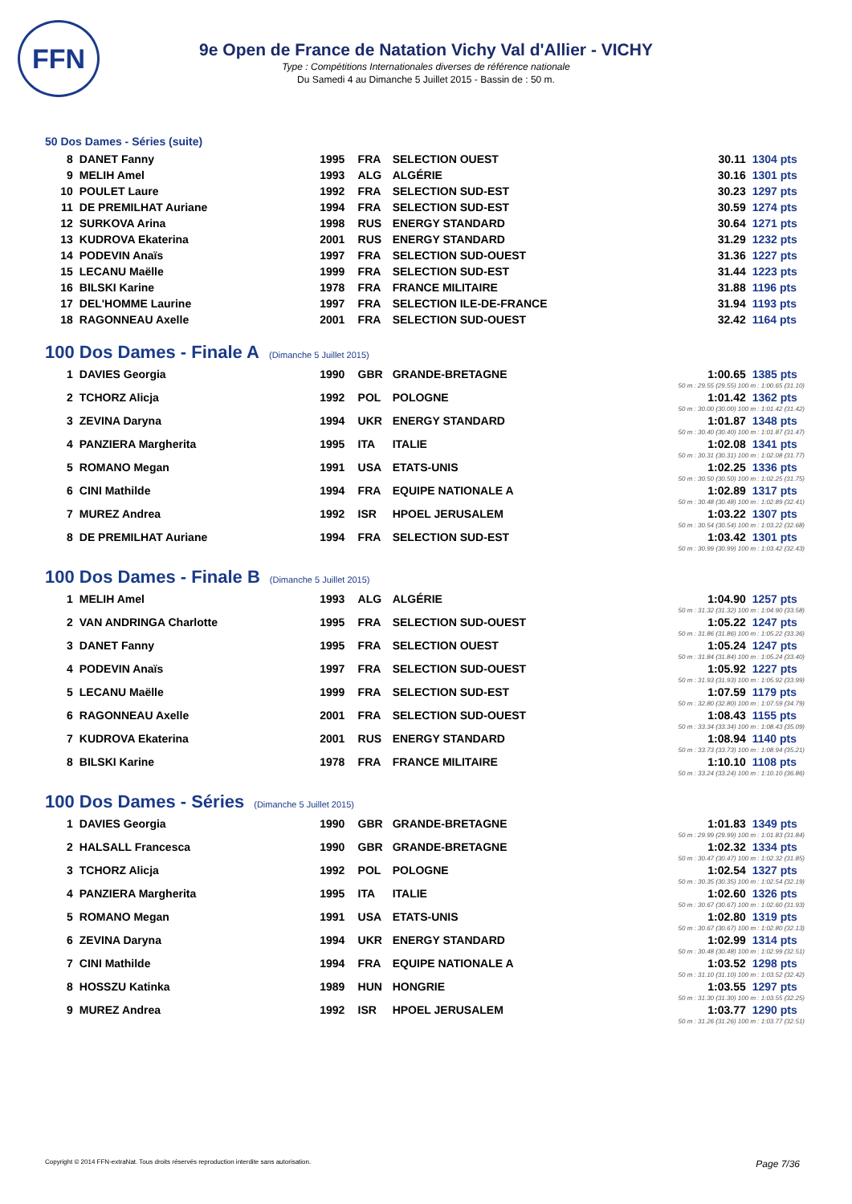FFN
9e Open de France de Natation Vichy Val d'Allier - VICHY
Type : Compétitions Internationales diverses de référence nationale
Du Samedi 4 au Dimanche 5 Juillet 2015 - Bassin de : 50 m.
50 Dos Dames - Séries (suite)
| 8 | DANET Fanny | 1995 | FRA | SELECTION OUEST | 30.11 | 1304 pts |
| 9 | MELIH Amel | 1993 | ALG | ALGÉRIE | 30.16 | 1301 pts |
| 10 | POULET Laure | 1992 | FRA | SELECTION SUD-EST | 30.23 | 1297 pts |
| 11 | DE PREMILHAT Auriane | 1994 | FRA | SELECTION SUD-EST | 30.59 | 1274 pts |
| 12 | SURKOVA Arina | 1998 | RUS | ENERGY STANDARD | 30.64 | 1271 pts |
| 13 | KUDROVA Ekaterina | 2001 | RUS | ENERGY STANDARD | 31.29 | 1232 pts |
| 14 | PODEVIN Anaïs | 1997 | FRA | SELECTION SUD-OUEST | 31.36 | 1227 pts |
| 15 | LECANU Maëlle | 1999 | FRA | SELECTION SUD-EST | 31.44 | 1223 pts |
| 16 | BILSKI Karine | 1978 | FRA | FRANCE MILITAIRE | 31.88 | 1196 pts |
| 17 | DEL'HOMME Laurine | 1997 | FRA | SELECTION ILE-DE-FRANCE | 31.94 | 1193 pts |
| 18 | RAGONNEAU Axelle | 2001 | FRA | SELECTION SUD-OUEST | 32.42 | 1164 pts |
100 Dos Dames - Finale A (Dimanche 5 Juillet 2015)
| 1 | DAVIES Georgia | 1990 | GBR | GRANDE-BRETAGNE | 1:00.65 | 1385 pts |
| 50 m : 29.55 (29.55) 100 m : 1:00.65 (31.10) | | | | | | |
| 2 | TCHORZ Alicja | 1992 | POL | POLOGNE | 1:01.42 | 1362 pts |
| 50 m : 30.00 (30.00) 100 m : 1:01.42 (31.42) | | | | | | |
| 3 | ZEVINA Daryna | 1994 | UKR | ENERGY STANDARD | 1:01.87 | 1348 pts |
| 50 m : 30.40 (30.40) 100 m : 1:01.87 (31.47) | | | | | | |
| 4 | PANZIERA Margherita | 1995 | ITA | ITALIE | 1:02.08 | 1341 pts |
| 50 m : 30.31 (30.31) 100 m : 1:02.08 (31.77) | | | | | | |
| 5 | ROMANO Megan | 1991 | USA | ETATS-UNIS | 1:02.25 | 1336 pts |
| 50 m : 30.50 (30.50) 100 m : 1:02.25 (31.75) | | | | | | |
| 6 | CINI Mathilde | 1994 | FRA | EQUIPE NATIONALE A | 1:02.89 | 1317 pts |
| 50 m : 30.48 (30.48) 100 m : 1:02.89 (32.41) | | | | | | |
| 7 | MUREZ Andrea | 1992 | ISR | HPOEL JERUSALEM | 1:03.22 | 1307 pts |
| 50 m : 30.54 (30.54) 100 m : 1:03.22 (32.68) | | | | | | |
| 8 | DE PREMILHAT Auriane | 1994 | FRA | SELECTION SUD-EST | 1:03.42 | 1301 pts |
| 50 m : 30.99 (30.99) 100 m : 1:03.42 (32.43) | | | | | | |
100 Dos Dames - Finale B (Dimanche 5 Juillet 2015)
| 1 | MELIH Amel | 1993 | ALG | ALGÉRIE | 1:04.90 | 1257 pts |
| 50 m : 31.32 (31.32) 100 m : 1:04.90 (33.58) | | | | | | |
| 2 | VAN ANDRINGA Charlotte | 1995 | FRA | SELECTION SUD-OUEST | 1:05.22 | 1247 pts |
| 50 m : 31.86 (31.86) 100 m : 1:05.22 (33.36) | | | | | | |
| 3 | DANET Fanny | 1995 | FRA | SELECTION OUEST | 1:05.24 | 1247 pts |
| 50 m : 31.84 (31.84) 100 m : 1:05.24 (33.40) | | | | | | |
| 4 | PODEVIN Anaïs | 1997 | FRA | SELECTION SUD-OUEST | 1:05.92 | 1227 pts |
| 50 m : 31.93 (31.93) 100 m : 1:05.92 (33.99) | | | | | | |
| 5 | LECANU Maëlle | 1999 | FRA | SELECTION SUD-EST | 1:07.59 | 1179 pts |
| 50 m : 32.80 (32.80) 100 m : 1:07.59 (34.79) | | | | | | |
| 6 | RAGONNEAU Axelle | 2001 | FRA | SELECTION SUD-OUEST | 1:08.43 | 1155 pts |
| 50 m : 33.34 (33.34) 100 m : 1:08.43 (35.09) | | | | | | |
| 7 | KUDROVA Ekaterina | 2001 | RUS | ENERGY STANDARD | 1:08.94 | 1140 pts |
| 50 m : 33.73 (33.73) 100 m : 1:08.94 (35.21) | | | | | | |
| 8 | BILSKI Karine | 1978 | FRA | FRANCE MILITAIRE | 1:10.10 | 1108 pts |
| 50 m : 33.24 (33.24) 100 m : 1:10.10 (36.86) | | | | | | |
100 Dos Dames - Séries (Dimanche 5 Juillet 2015)
| 1 | DAVIES Georgia | 1990 | GBR | GRANDE-BRETAGNE | 1:01.83 | 1349 pts |
| 50 m : 29.99 (29.99) 100 m : 1:01.83 (31.84) | | | | | | |
| 2 | HALSALL Francesca | 1990 | GBR | GRANDE-BRETAGNE | 1:02.32 | 1334 pts |
| 50 m : 30.47 (30.47) 100 m : 1:02.32 (31.85) | | | | | | |
| 3 | TCHORZ Alicja | 1992 | POL | POLOGNE | 1:02.54 | 1327 pts |
| 50 m : 30.35 (30.35) 100 m : 1:02.54 (32.19) | | | | | | |
| 4 | PANZIERA Margherita | 1995 | ITA | ITALIE | 1:02.60 | 1326 pts |
| 50 m : 30.67 (30.67) 100 m : 1:02.60 (31.93) | | | | | | |
| 5 | ROMANO Megan | 1991 | USA | ETATS-UNIS | 1:02.80 | 1319 pts |
| 50 m : 30.67 (30.67) 100 m : 1:02.80 (32.13) | | | | | | |
| 6 | ZEVINA Daryna | 1994 | UKR | ENERGY STANDARD | 1:02.99 | 1314 pts |
| 50 m : 30.48 (30.48) 100 m : 1:02.99 (32.51) | | | | | | |
| 7 | CINI Mathilde | 1994 | FRA | EQUIPE NATIONALE A | 1:03.52 | 1298 pts |
| 50 m : 31.10 (31.10) 100 m : 1:03.52 (32.42) | | | | | | |
| 8 | HOSSZU Katinka | 1989 | HUN | HONGRIE | 1:03.55 | 1297 pts |
| 50 m : 31.30 (31.30) 100 m : 1:03.55 (32.25) | | | | | | |
| 9 | MUREZ Andrea | 1992 | ISR | HPOEL JERUSALEM | 1:03.77 | 1290 pts |
| 50 m : 31.26 (31.26) 100 m : 1:03.77 (32.51) | | | | | | |
Copyright © 2014 FFN-extraNat. Tous droits réservés reproduction interdite sans autorisation. Page 7/36